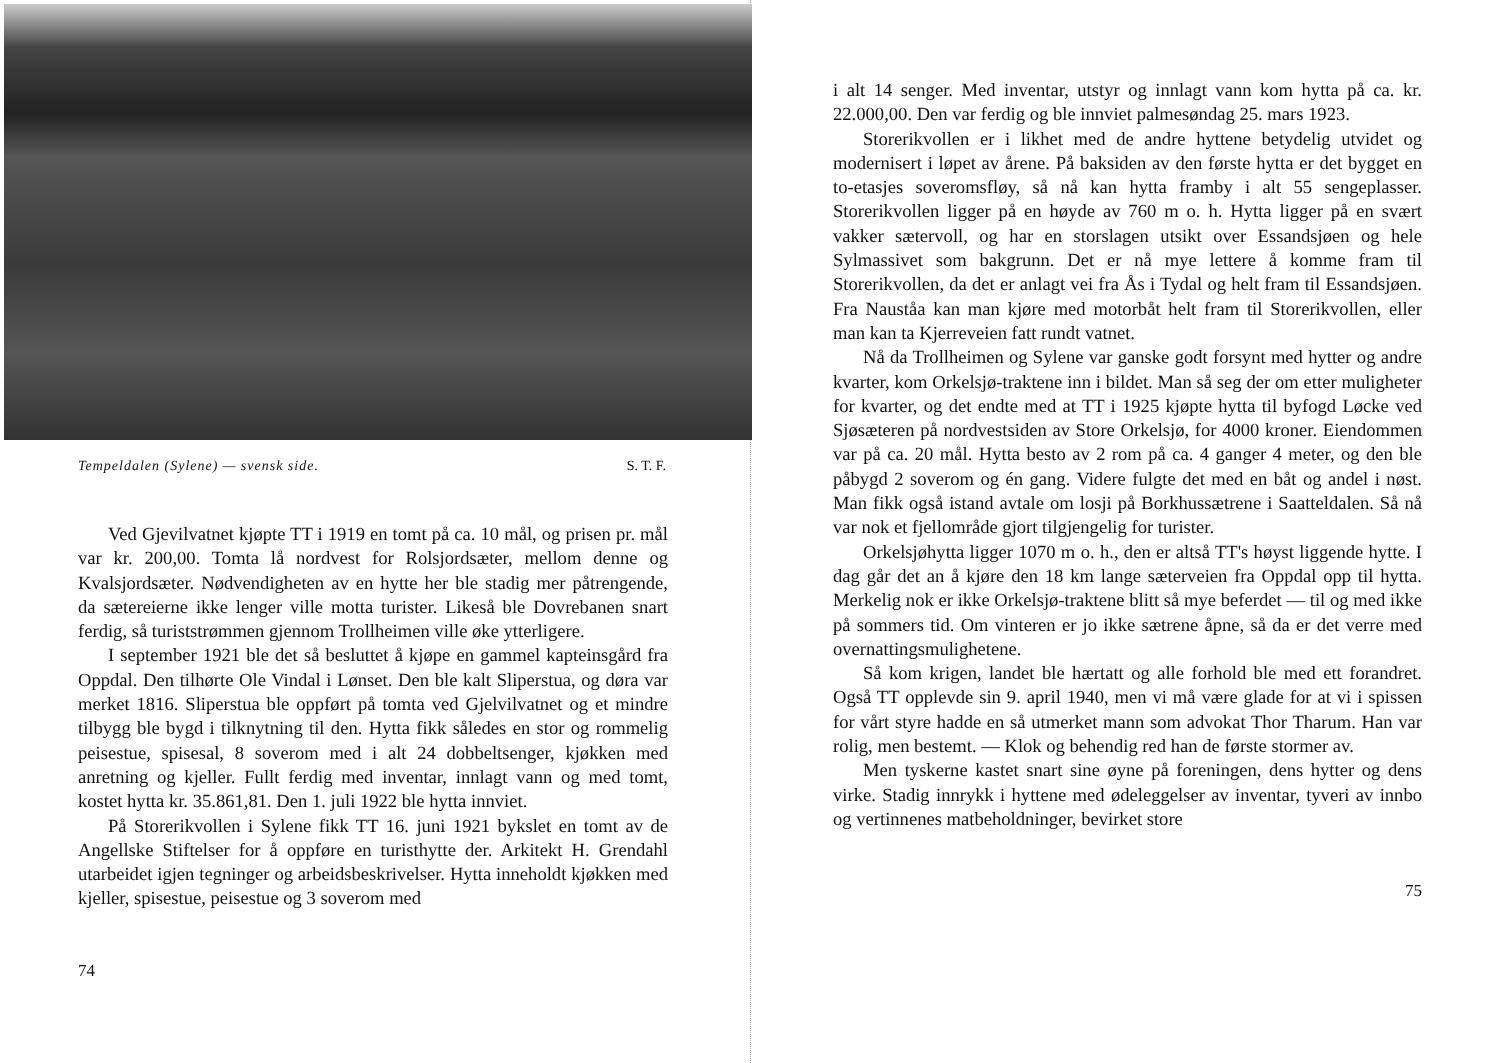Tempeldalen (Sylene) — svensk side. S. T. F.
Ved Gjevilvatnet kjøpte TT i 1919 en tomt på ca. 10 mål, og prisen pr. mål var kr. 200,00. Tomta lå nordvest for Rolsjordsæter, mellom denne og Kvalsjordsæter. Nødvendigheten av en hytte her ble stadig mer påtrengende, da sætereierne ikke lenger ville motta turister. Likeså ble Dovrebanen snart ferdig, så turiststrømmen gjennom Trollheimen ville øke ytterligere.
I september 1921 ble det så besluttet å kjøpe en gammel kapteinsgård fra Oppdal. Den tilhørte Ole Vindal i Lønset. Den ble kalt Sliperstua, og døra var merket 1816. Sliperstua ble oppført på tomta ved Gjelvilvatnet og et mindre tilbygg ble bygd i tilknytning til den. Hytta fikk således en stor og rommelig peisestue, spisesal, 8 soverom med i alt 24 dobbeltsenger, kjøkken med anretning og kjeller. Fullt ferdig med inventar, innlagt vann og med tomt, kostet hytta kr. 35.861,81. Den 1. juli 1922 ble hytta innviet.
På Storerikvollen i Sylene fikk TT 16. juni 1921 bykslet en tomt av de Angellske Stiftelser for å oppføre en turisthytte der. Arkitekt H. Grendahl utarbeidet igjen tegninger og arbeidsbeskrivelser. Hytta inneholdt kjøkken med kjeller, spisestue, peisestue og 3 soverom med
74
i alt 14 senger. Med inventar, utstyr og innlagt vann kom hytta på ca. kr. 22.000,00. Den var ferdig og ble innviet palmesøndag 25. mars 1923.
Storerikvollen er i likhet med de andre hyttene betydelig utvidet og modernisert i løpet av årene. På baksiden av den første hytta er det bygget en to-etasjes soveromsfløy, så nå kan hytta framby i alt 55 sengeplasser. Storerikvollen ligger på en høyde av 760 m o. h. Hytta ligger på en svært vakker sætervoll, og har en storslagen utsikt over Essandsjøen og hele Sylmassivet som bakgrunn. Det er nå mye lettere å komme fram til Storerikvollen, da det er anlagt vei fra Ås i Tydal og helt fram til Essandsjøen. Fra Nauståa kan man kjøre med motorbåt helt fram til Storerikvollen, eller man kan ta Kjerreveien fatt rundt vatnet.
Nå da Trollheimen og Sylene var ganske godt forsynt med hytter og andre kvarter, kom Orkelsjø-traktene inn i bildet. Man så seg der om etter muligheter for kvarter, og det endte med at TT i 1925 kjøpte hytta til byfogd Løcke ved Sjøsæteren på nordvestsiden av Store Orkelsjø, for 4000 kroner. Eiendommen var på ca. 20 mål. Hytta besto av 2 rom på ca. 4 ganger 4 meter, og den ble påbygd 2 soverom og én gang. Videre fulgte det med en båt og andel i nøst. Man fikk også istand avtale om losji på Borkhussætrene i Saatteldalen. Så nå var nok et fjellområde gjort tilgjengelig for turister.
Orkelsjøhytta ligger 1070 m o. h., den er altså TT's høyst liggende hytte. I dag går det an å kjøre den 18 km lange sæterveien fra Oppdal opp til hytta. Merkelig nok er ikke Orkelsjø-traktene blitt så mye beferdet — til og med ikke på sommers tid. Om vinteren er jo ikke sætrene åpne, så da er det verre med overnattingsmulighetene.
Så kom krigen, landet ble hærtatt og alle forhold ble med ett forandret. Også TT opplevde sin 9. april 1940, men vi må være glade for at vi i spissen for vårt styre hadde en så utmerket mann som advokat Thor Tharum. Han var rolig, men bestemt. — Klok og behendig red han de første stormer av.
Men tyskerne kastet snart sine øyne på foreningen, dens hytter og dens virke. Stadig innrykk i hyttene med ødeleggelser av inventar, tyveri av innbo og vertinnenes matbeholdninger, bevirket store
75